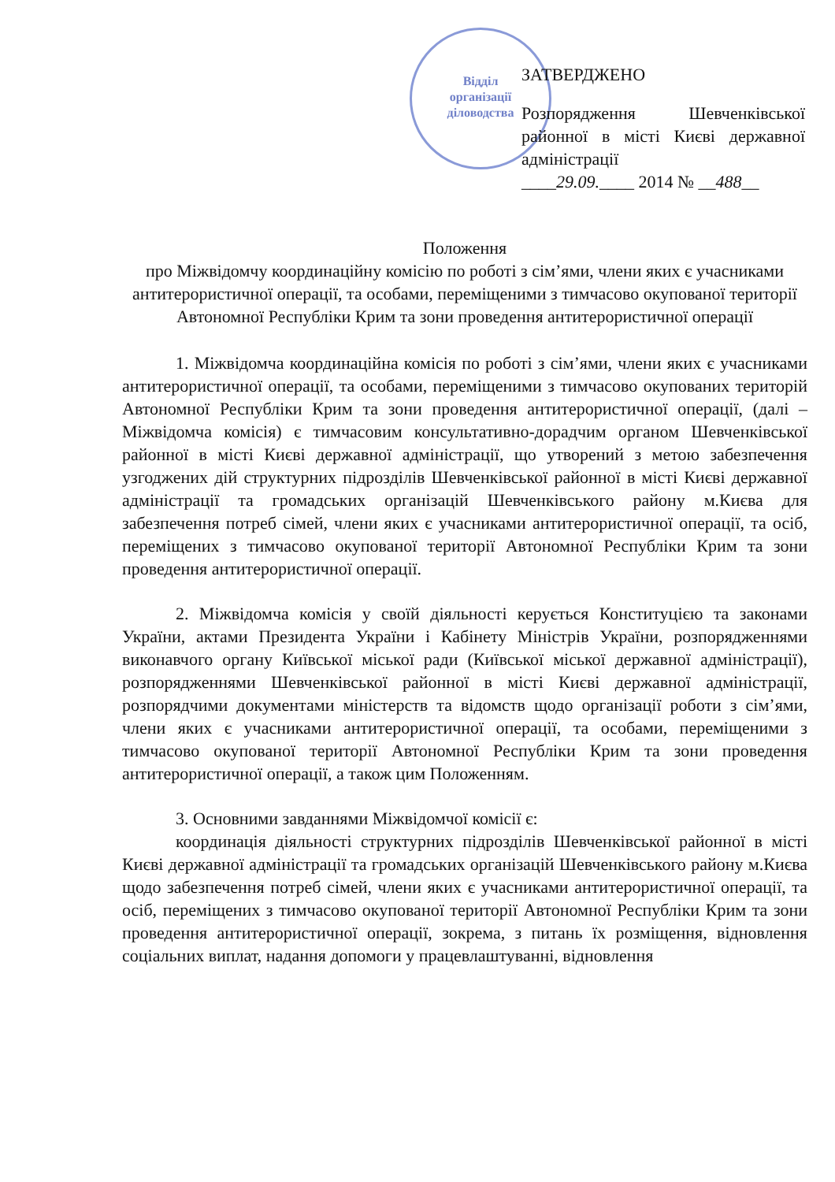Відділ
організації
діловодства
ЗАТВЕРДЖЕНО
Розпорядження Шевченківської районної в місті Києві державної адміністрації
____29.09.____ 2014 № __488__
Положення
про Міжвідомчу координаційну комісію по роботі з сім’ями, члени яких є учасниками антитерористичної операції, та особами, переміщеними з тимчасово окупованої території Автономної Республіки Крим та зони проведення антитерористичної операції
1. Міжвідомча координаційна комісія по роботі з сім’ями, члени яких є учасниками антитерористичної операції, та особами, переміщеними з тимчасово окупованих територій Автономної Республіки Крим та зони проведення антитерористичної операції, (далі – Міжвідомча комісія) є тимчасовим консультативно-дорадчим органом Шевченківської районної в місті Києві державної адміністрації, що утворений з метою забезпечення узгоджених дій структурних підрозділів Шевченківської районної в місті Києві державної адміністрації та громадських організацій Шевченківського району м.Києва для забезпечення потреб сімей, члени яких є учасниками антитерористичної операції, та осіб, переміщених з тимчасово окупованої території Автономної Республіки Крим та зони проведення антитерористичної операції.
2. Міжвідомча комісія у своїй діяльності керується Конституцією та законами України, актами Президента України і Кабінету Міністрів України, розпорядженнями виконавчого органу Київської міської ради (Київської міської державної адміністрації), розпорядженнями Шевченківської районної в місті Києві державної адміністрації, розпорядчими документами міністерств та відомств щодо організації роботи з сім’ями, члени яких є учасниками антитерористичної операції, та особами, переміщеними з тимчасово окупованої території Автономної Республіки Крим та зони проведення антитерористичної операції, а також цим Положенням.
3. Основними завданнями Міжвідомчої комісії є:
координація діяльності структурних підрозділів Шевченківської районної в місті Києві державної адміністрації та громадських організацій Шевченківського району м.Києва щодо забезпечення потреб сімей, члени яких є учасниками антитерористичної операції, та осіб, переміщених з тимчасово окупованої території Автономної Республіки Крим та зони проведення антитерористичної операції, зокрема, з питань їх розміщення, відновлення соціальних виплат, надання допомоги у працевлаштуванні, відновлення